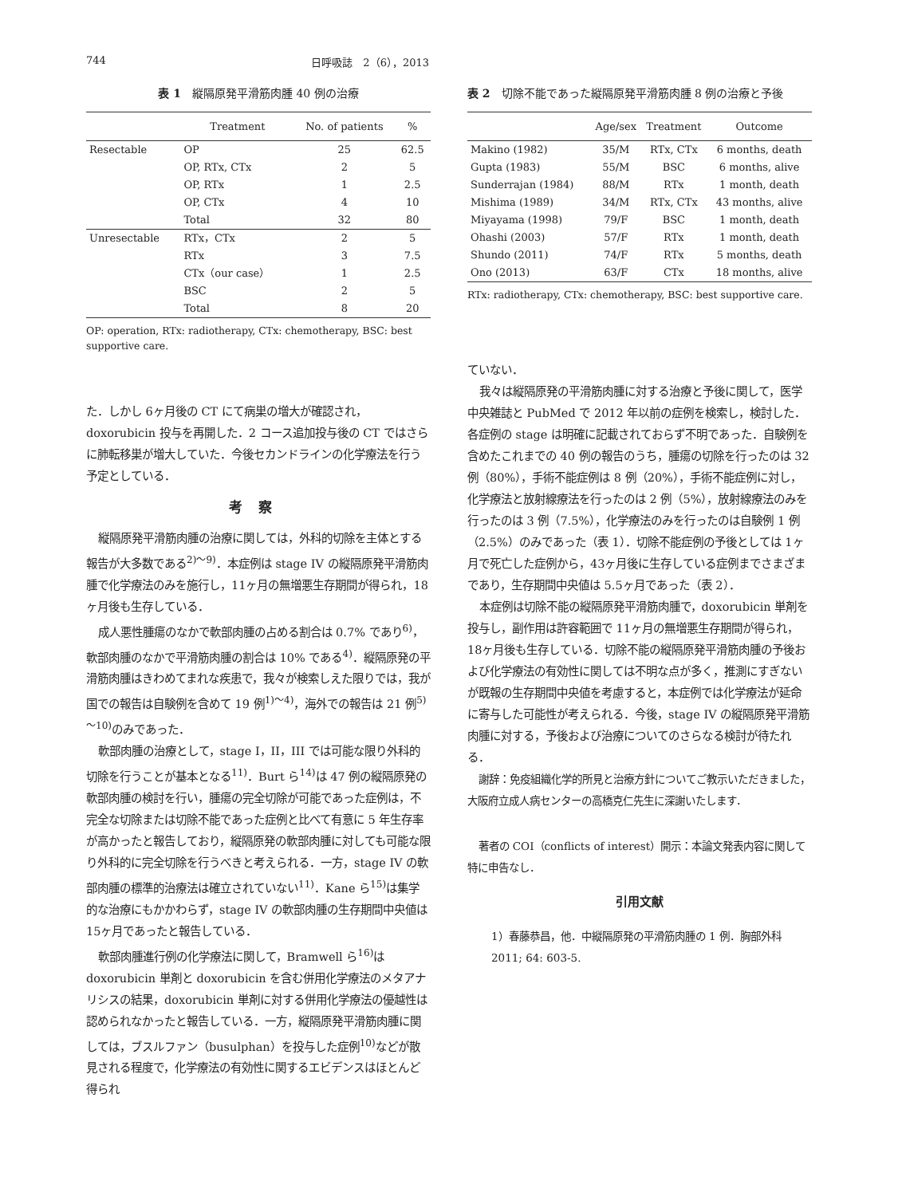744 日呼吸誌　2（6），2013
表 1　縦隔原発平滑筋肉腫 40 例の治療
| | Treatment | No. of patients | % |
| --- | --- | --- | --- |
| Resectable | OP | 25 | 62.5 |
| | OP, RTx, CTx | 2 | 5 |
| | OP, RTx | 1 | 2.5 |
| | OP, CTx | 4 | 10 |
| | Total | 32 | 80 |
| Unresectable | RTx，CTx | 2 | 5 |
| | RTx | 3 | 7.5 |
| | CTx（our case） | 1 | 2.5 |
| | BSC | 2 | 5 |
| | Total | 8 | 20 |
OP: operation, RTx: radiotherapy, CTx: chemotherapy, BSC: best supportive care.
た．しかし 6ヶ月後の CT にて病巣の増大が確認され，doxorubicin 投与を再開した．2 コース追加投与後の CT ではさらに肺転移巣が増大していた．今後セカンドラインの化学療法を行う予定としている．
考察
縦隔原発平滑筋肉腫の治療に関しては，外科的切除を主体とする報告が大多数である<sup>2)～9)</sup>．本症例は stage IV の縦隔原発平滑筋肉腫で化学療法のみを施行し，11ヶ月の無増悪生存期間が得られ，18ヶ月後も生存している．
成人悪性腫瘍のなかで軟部肉腫の占める割合は 0.7% であり<sup>6)</sup>，軟部肉腫のなかで平滑筋肉腫の割合は 10% である<sup>4)</sup>．縦隔原発の平滑筋肉腫はきわめてまれな疾患で，我々が検索しえた限りでは，我が国での報告は自験例を含めて 19 例<sup>1)～4)</sup>，海外での報告は 21 例<sup>5)～10)</sup>のみであった．
軟部肉腫の治療として，stage I，II，III では可能な限り外科的切除を行うことが基本となる<sup>11)</sup>．Burt ら<sup>14)</sup>は 47 例の縦隔原発の軟部肉腫の検討を行い，腫瘍の完全切除が可能であった症例は，不完全な切除または切除不能であった症例と比べて有意に 5 年生存率が高かったと報告しており，縦隔原発の軟部肉腫に対しても可能な限り外科的に完全切除を行うべきと考えられる．一方，stage IV の軟部肉腫の標準的治療法は確立されていない<sup>11)</sup>．Kane ら<sup>15)</sup>は集学的な治療にもかかわらず，stage IV の軟部肉腫の生存期間中央値は 15ヶ月であったと報告している．
軟部肉腫進行例の化学療法に関して，Bramwell ら<sup>16)</sup>は doxorubicin 単剤と doxorubicin を含む併用化学療法のメタアナリシスの結果，doxorubicin 単剤に対する併用化学療法の優越性は認められなかったと報告している．一方，縦隔原発平滑筋肉腫に関しては，ブスルファン（busulphan）を投与した症例<sup>10)</sup>などが散見される程度で，化学療法の有効性に関するエビデンスはほとんど得られ
表 2　切除不能であった縦隔原発平滑筋肉腫 8 例の治療と予後
| | Age/sex | Treatment | Outcome |
| --- | --- | --- | --- |
| Makino (1982) | 35/M | RTx, CTx | 6 months, death |
| Gupta (1983) | 55/M | BSC | 6 months, alive |
| Sunderrajan (1984) | 88/M | RTx | 1 month, death |
| Mishima (1989) | 34/M | RTx, CTx | 43 months, alive |
| Miyayama (1998) | 79/F | BSC | 1 month, death |
| Ohashi (2003) | 57/F | RTx | 1 month, death |
| Shundo (2011) | 74/F | RTx | 5 months, death |
| Ono (2013) | 63/F | CTx | 18 months, alive |
RTx: radiotherapy, CTx: chemotherapy, BSC: best supportive care.
ていない．
我々は縦隔原発の平滑筋肉腫に対する治療と予後に関して，医学中央雑誌と PubMed で 2012 年以前の症例を検索し，検討した．各症例の stage は明確に記載されておらず不明であった．自験例を含めたこれまでの 40 例の報告のうち，腫瘍の切除を行ったのは 32 例（80%），手術不能症例は 8 例（20%），手術不能症例に対し，化学療法と放射線療法を行ったのは 2 例（5%），放射線療法のみを行ったのは 3 例（7.5%），化学療法のみを行ったのは自験例 1 例（2.5%）のみであった（表 1）．切除不能症例の予後としては 1ヶ月で死亡した症例から，43ヶ月後に生存している症例までさまざまであり，生存期間中央値は 5.5ヶ月であった（表 2）．
本症例は切除不能の縦隔原発平滑筋肉腫で，doxorubicin 単剤を投与し，副作用は許容範囲で 11ヶ月の無増悪生存期間が得られ，18ヶ月後も生存している．切除不能の縦隔原発平滑筋肉腫の予後および化学療法の有効性に関しては不明な点が多く，推測にすぎないが既報の生存期間中央値を考慮すると，本症例では化学療法が延命に寄与した可能性が考えられる．今後，stage IV の縦隔原発平滑筋肉腫に対する，予後および治療についてのさらなる検討が待たれる．
謝辞：免疫組織化学的所見と治療方針についてご教示いただきました，大阪府立成人病センターの高橋克仁先生に深謝いたします．
著者の COI（conflicts of interest）開示：本論文発表内容に関して特に申告なし．
引用文献
1）春藤恭昌，他．中縦隔原発の平滑筋肉腫の 1 例．胸部外科 2011; 64: 603-5.